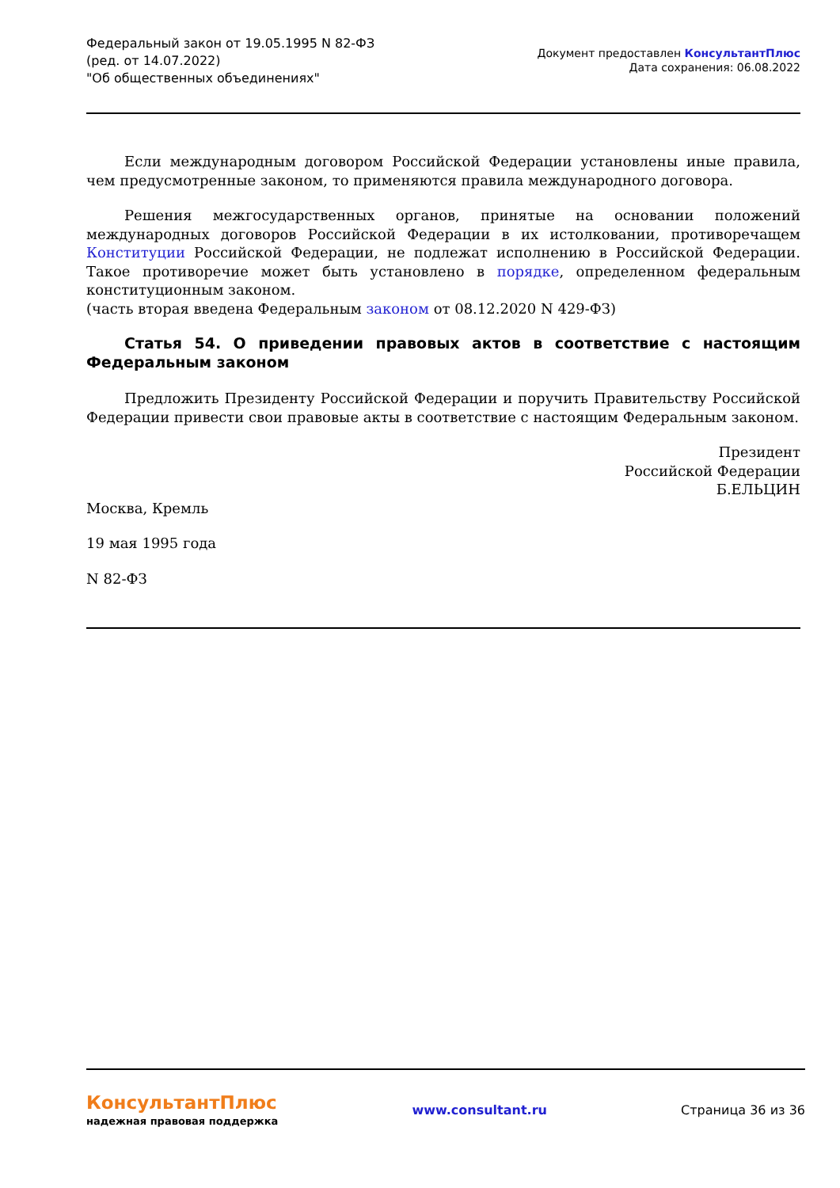Федеральный закон от 19.05.1995 N 82-ФЗ
(ред. от 14.07.2022)
"Об общественных объединениях"
Документ предоставлен КонсультантПлюс
Дата сохранения: 06.08.2022
Если международным договором Российской Федерации установлены иные правила, чем предусмотренные законом, то применяются правила международного договора.
Решения межгосударственных органов, принятые на основании положений международных договоров Российской Федерации в их истолковании, противоречащем Конституции Российской Федерации, не подлежат исполнению в Российской Федерации. Такое противоречие может быть установлено в порядке, определенном федеральным конституционным законом.
(часть вторая введена Федеральным законом от 08.12.2020 N 429-ФЗ)
Статья 54. О приведении правовых актов в соответствие с настоящим Федеральным законом
Предложить Президенту Российской Федерации и поручить Правительству Российской Федерации привести свои правовые акты в соответствие с настоящим Федеральным законом.
Президент
Российской Федерации
Б.ЕЛЬЦИН
Москва, Кремль
19 мая 1995 года
N 82-ФЗ
КонсультантПлюс
надежная правовая поддержка
www.consultant.ru Страница 36 из 36